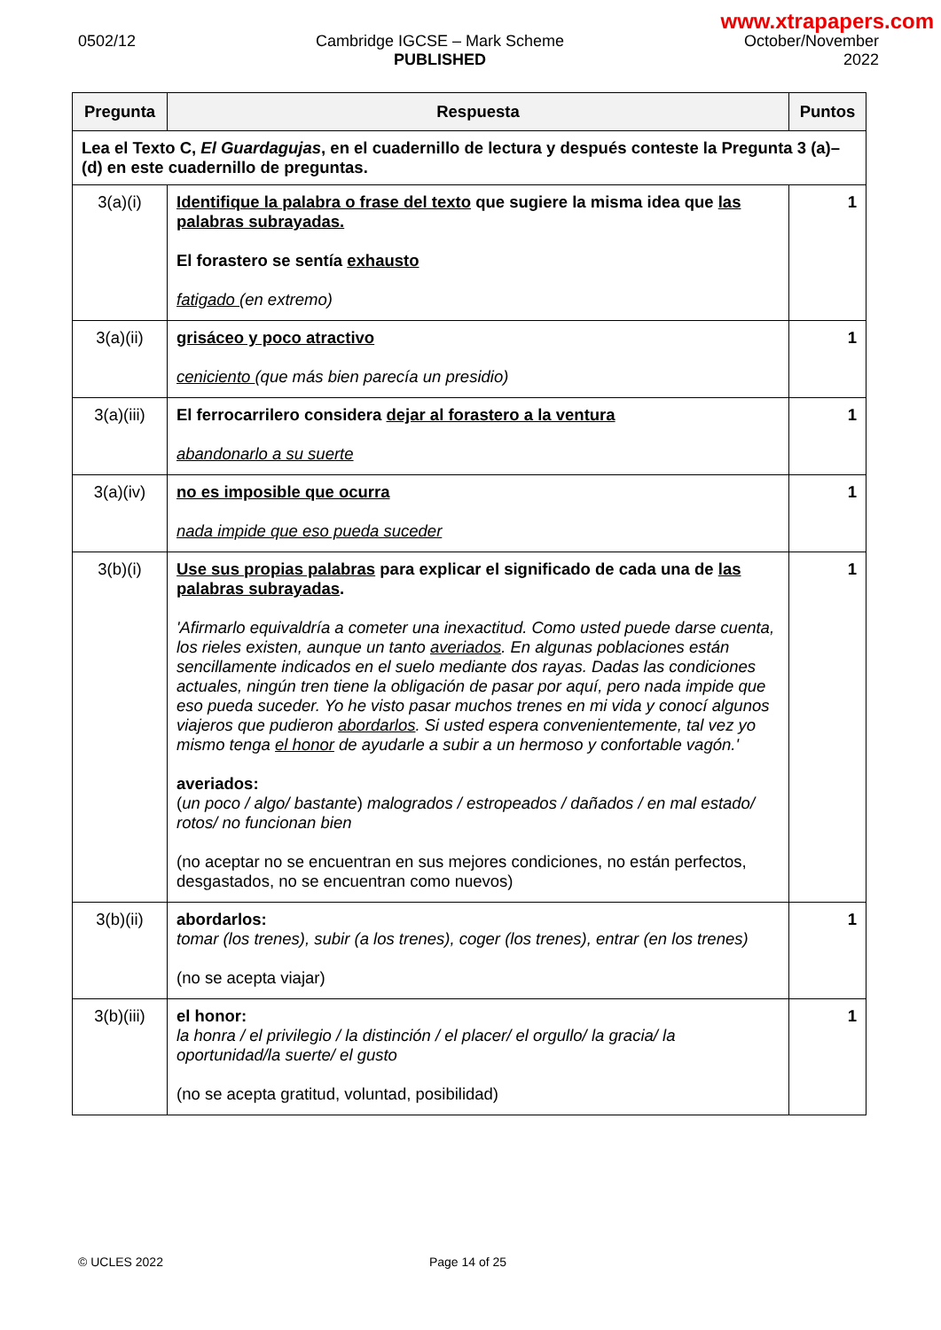www.xtrapapers.com
0502/12 Cambridge IGCSE – Mark Scheme
PUBLISHED
October/November
2022
| Pregunta | Respuesta | Puntos |
| --- | --- | --- |
| Lea el Texto C, El Guardagujas , en el cuadernillo de lectura y después conteste la Pregunta 3 (a)–(d) en este cuadernillo de preguntas. | | |
| 3(a)(i) | Identifique la palabra o frase del texto que sugiere la misma idea que las palabras subrayadas. El forastero se sentía exhausto fatigado (en extremo) | 1 |
| 3(a)(ii) | grisáceo y poco atractivo ceniciento (que más bien parecía un presidio) | 1 |
| 3(a)(iii) | El ferrocarrilero considera dejar al forastero a la ventura abandonarlo a su suerte | 1 |
| 3(a)(iv) | no es imposible que ocurra nada impide que eso pueda suceder | 1 |
| 3(b)(i) | Use sus propias palabras para explicar el significado de cada una de las palabras subrayadas . 'Afirmarlo equivaldría a cometer una inexactitud. Como usted puede darse cuenta, los rieles existen, aunque un tanto averiados . En algunas poblaciones están sencillamente indicados en el suelo mediante dos rayas. Dadas las condiciones actuales, ningún tren tiene la obligación de pasar por aquí, pero nada impide que eso pueda suceder. Yo he visto pasar muchos trenes en mi vida y conocí algunos viajeros que pudieron abordarlos . Si usted espera convenientemente, tal vez yo mismo tenga el honor de ayudarle a subir a un hermoso y confortable vagón.' averiados: ( un poco / algo/ bastante ) malogrados / estropeados / dañados / en mal estado/ rotos/ no funcionan bien (no aceptar no se encuentran en sus mejores condiciones, no están perfectos, desgastados, no se encuentran como nuevos) | 1 |
| 3(b)(ii) | abordarlos: tomar (los trenes), subir (a los trenes), coger (los trenes), entrar (en los trenes) (no se acepta viajar) | 1 |
| 3(b)(iii) | el honor: la honra / el privilegio / la distinción / el placer/ el orgullo/ la gracia/ la oportunidad/la suerte/ el gusto (no se acepta gratitud, voluntad, posibilidad) | 1 |
© UCLES 2022 Page 14 of 25